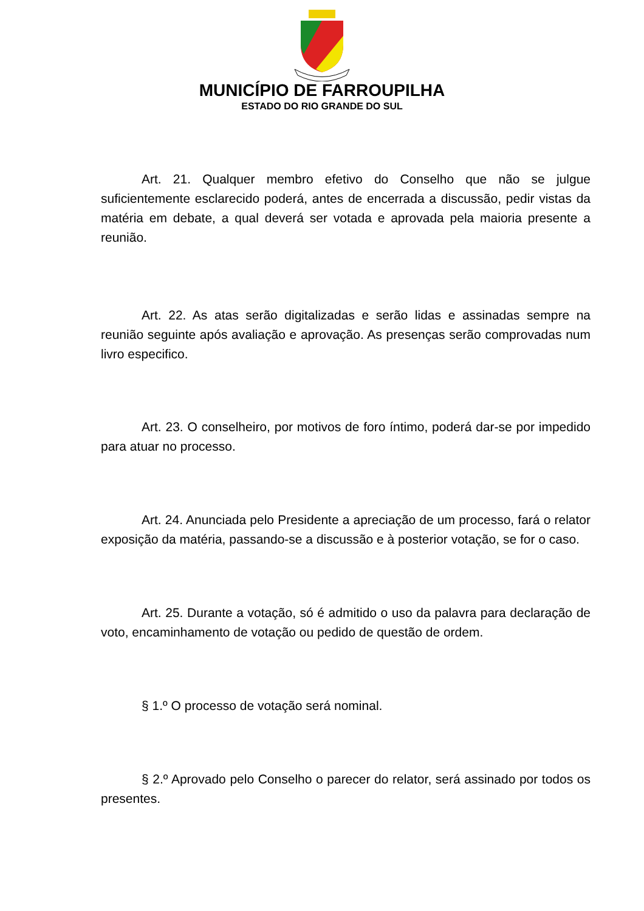MUNICÍPIO DE FARROUPILHA
ESTADO DO RIO GRANDE DO SUL
Art. 21. Qualquer membro efetivo do Conselho que não se julgue suficientemente esclarecido poderá, antes de encerrada a discussão, pedir vistas da matéria em debate, a qual deverá ser votada e aprovada pela maioria presente a reunião.
Art. 22. As atas serão digitalizadas e serão lidas e assinadas sempre na reunião seguinte após avaliação e aprovação. As presenças serão comprovadas num livro especifico.
Art. 23. O conselheiro, por motivos de foro íntimo, poderá dar-se por impedido para atuar no processo.
Art. 24. Anunciada pelo Presidente a apreciação de um processo, fará o relator exposição da matéria, passando-se a discussão e à posterior votação, se for o caso.
Art. 25. Durante a votação, só é admitido o uso da palavra para declaração de voto, encaminhamento de votação ou pedido de questão de ordem.
§ 1.º O processo de votação será nominal.
§ 2.º Aprovado pelo Conselho o parecer do relator, será assinado por todos os presentes.